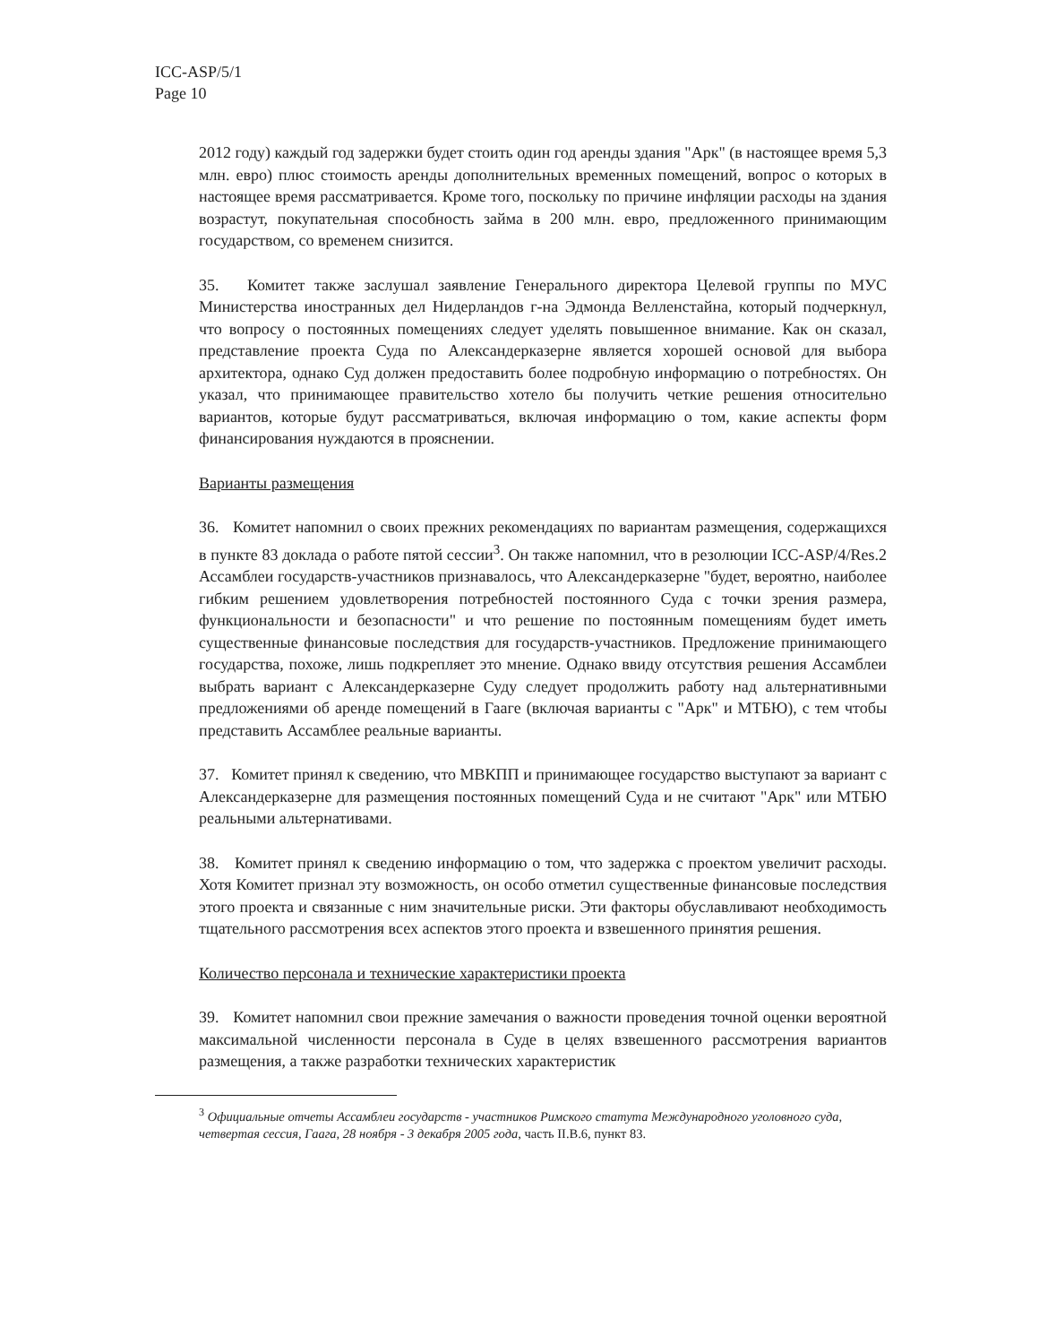ICC-ASP/5/1
Page 10
2012 году) каждый год задержки будет стоить один год аренды здания "Арк" (в настоящее время 5,3 млн. евро) плюс стоимость аренды дополнительных временных помещений, вопрос о которых в настоящее время рассматривается. Кроме того, поскольку по причине инфляции расходы на здания возрастут, покупательная способность займа в 200 млн. евро, предложенного принимающим государством, со временем снизится.
35. Комитет также заслушал заявление Генерального директора Целевой группы по МУС Министерства иностранных дел Нидерландов г-на Эдмонда Велленстайна, который подчеркнул, что вопросу о постоянных помещениях следует уделять повышенное внимание. Как он сказал, представление проекта Суда по Александерказерне является хорошей основой для выбора архитектора, однако Суд должен предоставить более подробную информацию о потребностях. Он указал, что принимающее правительство хотело бы получить четкие решения относительно вариантов, которые будут рассматриваться, включая информацию о том, какие аспекты форм финансирования нуждаются в прояснении.
Варианты размещения
36. Комитет напомнил о своих прежних рекомендациях по вариантам размещения, содержащихся в пункте 83 доклада о работе пятой сессии<sup>3</sup>. Он также напомнил, что в резолюции ICC-ASP/4/Res.2 Ассамблеи государств-участников признавалось, что Александерказерне "будет, вероятно, наиболее гибким решением удовлетворения потребностей постоянного Суда с точки зрения размера, функциональности и безопасности" и что решение по постоянным помещениям будет иметь существенные финансовые последствия для государств-участников. Предложение принимающего государства, похоже, лишь подкрепляет это мнение. Однако ввиду отсутствия решения Ассамблеи выбрать вариант с Александерказерне Суду следует продолжить работу над альтернативными предложениями об аренде помещений в Гааге (включая варианты с "Арк" и МТБЮ), с тем чтобы представить Ассамблее реальные варианты.
37. Комитет принял к сведению, что МВКПП и принимающее государство выступают за вариант с Александерказерне для размещения постоянных помещений Суда и не считают "Арк" или МТБЮ реальными альтернативами.
38. Комитет принял к сведению информацию о том, что задержка с проектом увеличит расходы. Хотя Комитет признал эту возможность, он особо отметил существенные финансовые последствия этого проекта и связанные с ним значительные риски. Эти факторы обуславливают необходимость тщательного рассмотрения всех аспектов этого проекта и взвешенного принятия решения.
Количество персонала и технические характеристики проекта
39. Комитет напомнил свои прежние замечания о важности проведения точной оценки вероятной максимальной численности персонала в Суде в целях взвешенного рассмотрения вариантов размещения, а также разработки технических характеристик
<sup>3</sup> Официальные отчеты Ассамблеи государств - участников Римского статута Международного уголовного суда, четвертая сессия, Гаага, 28 ноября - 3 декабря 2005 года, часть II.B.6, пункт 83.